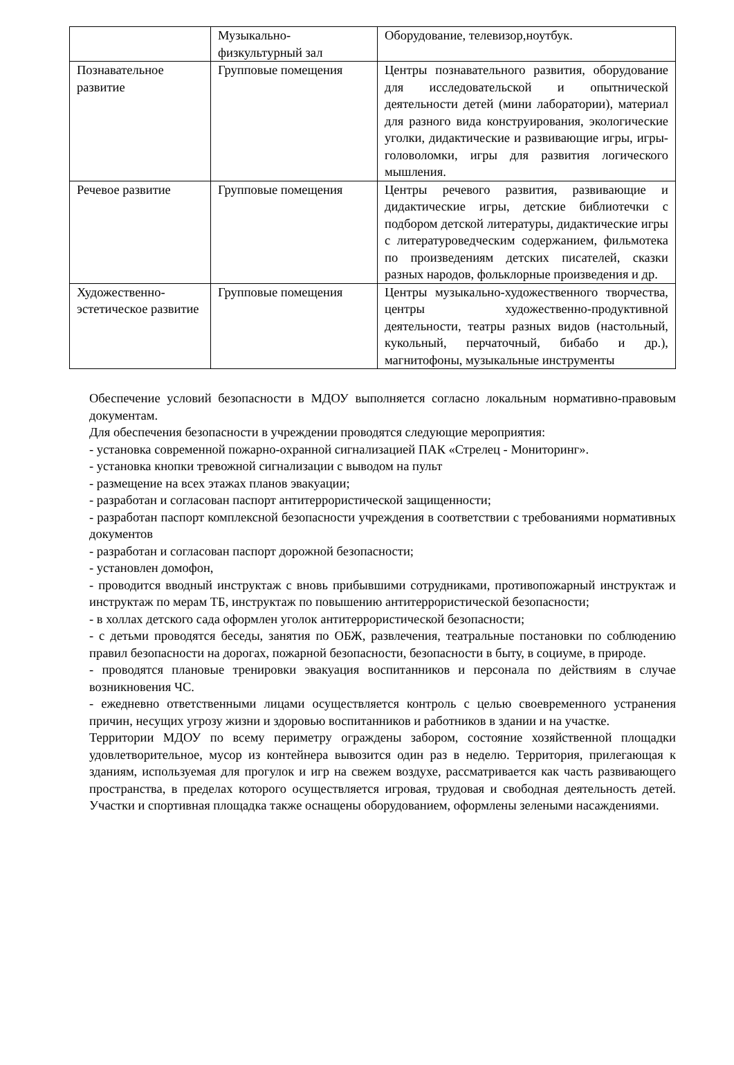| | Музыкально-физкультурный зал | Оборудование, телевизор,ноутбук. |
| Познавательное развитие | Групповые помещения | Центры познавательного развития, оборудование для исследовательской и опытнической деятельности детей (мини лаборатории), материал для разного вида конструирования, экологические уголки, дидактические и развивающие игры, игры-головоломки, игры для развития логического мышления. |
| Речевое развитие | Групповые помещения | Центры речевого развития, развивающие и дидактические игры, детские библиотечки с подбором детской литературы, дидактические игры с литературоведческим содержанием, фильмотека по произведениям детских писателей, сказки разных народов, фольклорные произведения и др. |
| Художественно-эстетическое развитие | Групповые помещения | Центры музыкально-художественного творчества, центры художественно-продуктивной деятельности, театры разных видов (настольный, кукольный, перчаточный, бибабо и др.), магнитофоны, музыкальные инструменты |
Обеспечение условий безопасности в МДОУ выполняется согласно локальным нормативно-правовым документам.
Для обеспечения безопасности в учреждении проводятся следующие мероприятия:
- установка современной пожарно-охранной сигнализацией ПАК «Стрелец - Мониторинг».
- установка кнопки тревожной сигнализации с выводом на пульт
- размещение на всех этажах планов эвакуации;
- разработан и согласован паспорт антитеррористической защищенности;
- разработан паспорт комплексной безопасности учреждения в соответствии с требованиями нормативных документов
- разработан и согласован паспорт дорожной безопасности;
- установлен домофон,
- проводится вводный инструктаж с вновь прибывшими сотрудниками, противопожарный инструктаж и инструктаж по мерам ТБ, инструктаж по повышению антитеррористической безопасности;
- в холлах детского сада оформлен уголок антитеррористической безопасности;
- с детьми проводятся беседы, занятия по ОБЖ, развлечения, театральные постановки по соблюдению правил безопасности на дорогах, пожарной безопасности, безопасности в быту, в социуме, в природе.
- проводятся плановые тренировки эвакуация воспитанников и персонала по действиям в случае возникновения ЧС.
- ежедневно ответственными лицами осуществляется контроль с целью своевременного устранения причин, несущих угрозу жизни и здоровью воспитанников и работников в здании и на участке.
Территории МДОУ по всему периметру ограждены забором, состояние хозяйственной площадки удовлетворительное, мусор из контейнера вывозится один раз в неделю. Территория, прилегающая к зданиям, используемая для прогулок и игр на свежем воздухе, рассматривается как часть развивающего пространства, в пределах которого осуществляется игровая, трудовая и свободная деятельность детей. Участки и спортивная площадка также оснащены оборудованием, оформлены зелеными насаждениями.